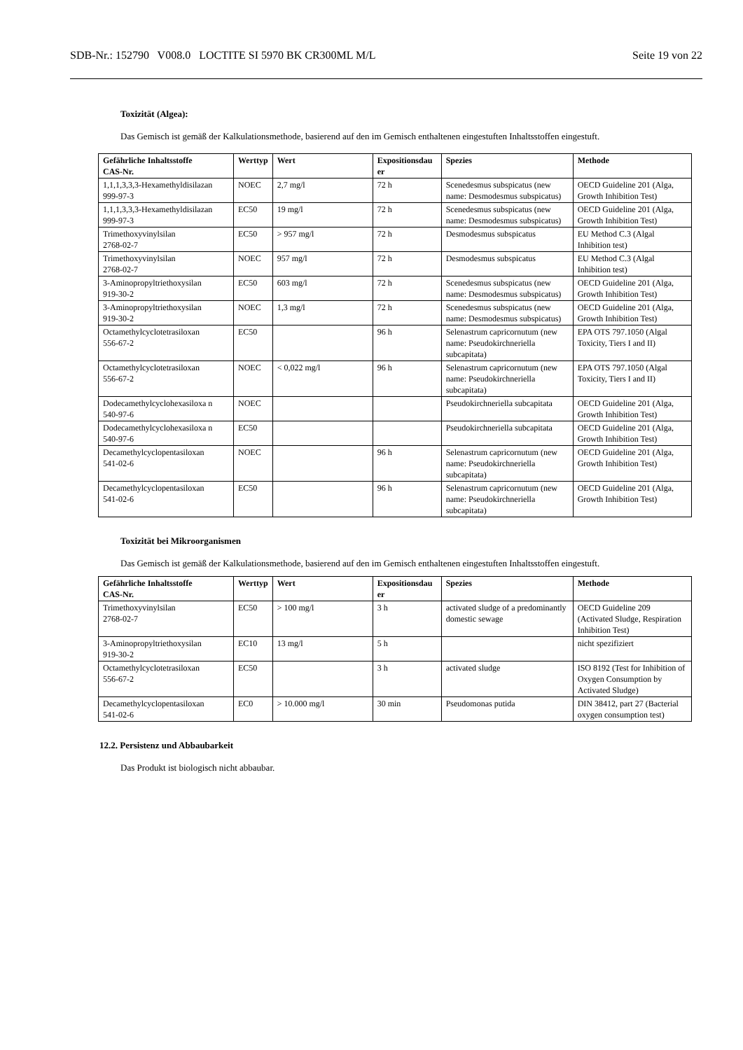SDB-Nr.: 152790 V008.0 LOCTITE SI 5970 BK CR300ML M/L Seite 19 von 22
Toxizität (Algea):
Das Gemisch ist gemäß der Kalkulationsmethode, basierend auf den im Gemisch enthaltenen eingestuften Inhaltsstoffen eingestuft.
| Gefährliche Inhaltsstoffe CAS-Nr. | Werttyp | Wert | Expositionsdau er | Spezies | Methode |
| --- | --- | --- | --- | --- | --- |
| 1,1,1,3,3,3-Hexamethyldisilazan 999-97-3 | NOEC | 2,7 mg/l | 72 h | Scenedesmus subspicatus (new name: Desmodesmus subspicatus) | OECD Guideline 201 (Alga, Growth Inhibition Test) |
| 1,1,1,3,3,3-Hexamethyldisilazan 999-97-3 | EC50 | 19 mg/l | 72 h | Scenedesmus subspicatus (new name: Desmodesmus subspicatus) | OECD Guideline 201 (Alga, Growth Inhibition Test) |
| Trimethoxyvinylsilan 2768-02-7 | EC50 | > 957 mg/l | 72 h | Desmodesmus subspicatus | EU Method C.3 (Algal Inhibition test) |
| Trimethoxyvinylsilan 2768-02-7 | NOEC | 957 mg/l | 72 h | Desmodesmus subspicatus | EU Method C.3 (Algal Inhibition test) |
| 3-Aminopropyltriethoxysilan 919-30-2 | EC50 | 603 mg/l | 72 h | Scenedesmus subspicatus (new name: Desmodesmus subspicatus) | OECD Guideline 201 (Alga, Growth Inhibition Test) |
| 3-Aminopropyltriethoxysilan 919-30-2 | NOEC | 1,3 mg/l | 72 h | Scenedesmus subspicatus (new name: Desmodesmus subspicatus) | OECD Guideline 201 (Alga, Growth Inhibition Test) |
| Octamethylcyclotetrasiloxan 556-67-2 | EC50 | | 96 h | Selenastrum capricornutum (new name: Pseudokirchneriella subcapitata) | EPA OTS 797.1050 (Algal Toxicity, Tiers I and II) |
| Octamethylcyclotetrasiloxan 556-67-2 | NOEC | < 0,022 mg/l | 96 h | Selenastrum capricornutum (new name: Pseudokirchneriella subcapitata) | EPA OTS 797.1050 (Algal Toxicity, Tiers I and II) |
| Dodecamethylcyclohexasiloxa n 540-97-6 | NOEC | | | Pseudokirchneriella subcapitata | OECD Guideline 201 (Alga, Growth Inhibition Test) |
| Dodecamethylcyclohexasiloxa n 540-97-6 | EC50 | | | Pseudokirchneriella subcapitata | OECD Guideline 201 (Alga, Growth Inhibition Test) |
| Decamethylcyclopentasiloxan 541-02-6 | NOEC | | 96 h | Selenastrum capricornutum (new name: Pseudokirchneriella subcapitata) | OECD Guideline 201 (Alga, Growth Inhibition Test) |
| Decamethylcyclopentasiloxan 541-02-6 | EC50 | | 96 h | Selenastrum capricornutum (new name: Pseudokirchneriella subcapitata) | OECD Guideline 201 (Alga, Growth Inhibition Test) |
Toxizität bei Mikroorganismen
Das Gemisch ist gemäß der Kalkulationsmethode, basierend auf den im Gemisch enthaltenen eingestuften Inhaltsstoffen eingestuft.
| Gefährliche Inhaltsstoffe CAS-Nr. | Werttyp | Wert | Expositionsdau er | Spezies | Methode |
| --- | --- | --- | --- | --- | --- |
| Trimethoxyvinylsilan 2768-02-7 | EC50 | > 100 mg/l | 3 h | activated sludge of a predominantly domestic sewage | OECD Guideline 209 (Activated Sludge, Respiration Inhibition Test) |
| 3-Aminopropyltriethoxysilan 919-30-2 | EC10 | 13 mg/l | 5 h | | nicht spezifiziert |
| Octamethylcyclotetrasiloxan 556-67-2 | EC50 | | 3 h | activated sludge | ISO 8192 (Test for Inhibition of Oxygen Consumption by Activated Sludge) |
| Decamethylcyclopentasiloxan 541-02-6 | EC0 | > 10.000 mg/l | 30 min | Pseudomonas putida | DIN 38412, part 27 (Bacterial oxygen consumption test) |
12.2. Persistenz und Abbaubarkeit
Das Produkt ist biologisch nicht abbaubar.